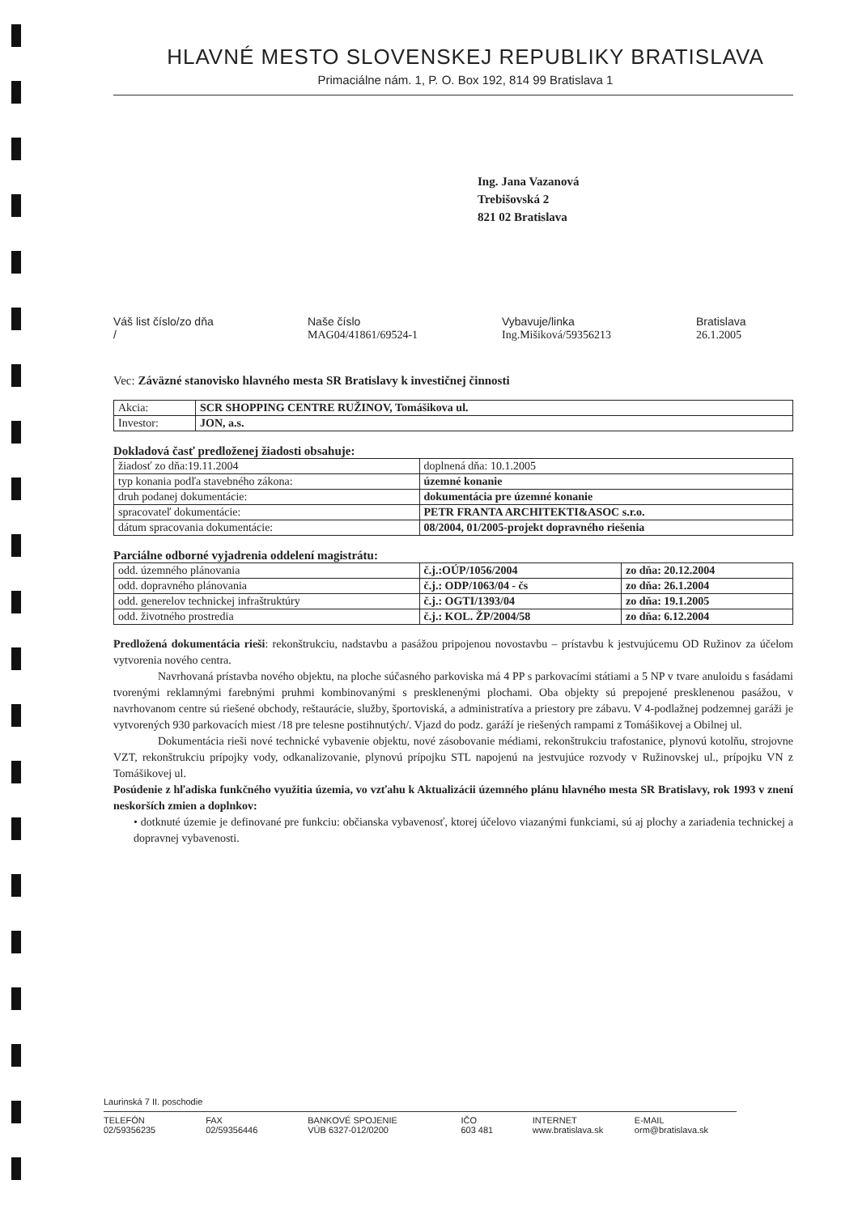HLAVNÉ MESTO SLOVENSKEJ REPUBLIKY BRATISLAVA
Primaciálne nám. 1, P. O. Box 192, 814 99 Bratislava 1
Ing. Jana Vazanová
Trebišovská 2
821 02 Bratislava
Váš list číslo/zo dňa
/
Naše číslo
MAG04/41861/69524-1
Vybavuje/linka
Ing.Mišiková/59356213
Bratislava
26.1.2005
Vec: Záväzné stanovisko hlavného mesta SR Bratislavy k investičnej činnosti
| Akcia: | SCR SHOPPING CENTRE RUŽINOV, Tomášikova ul. |
| Investor: | JON, a.s. |
Dokladová časť predloženej žiadosti obsahuje:
| žiadosť zo dňa:19.11.2004 | doplnená dňa: 10.1.2005 |
| typ konania podľa stavebného zákona: | územné konanie |
| druh podanej dokumentácie: | dokumentácia pre územné konanie |
| spracovateľ dokumentácie: | PETR FRANTA ARCHITEKTI&ASOC s.r.o. |
| dátum spracovania dokumentácie: | 08/2004, 01/2005-projekt dopravného riešenia |
Parciálne odborné vyjadrenia oddelení magistrátu:
| odd. územného plánovania | č.j.:OÚP/1056/2004 | zo dňa: 20.12.2004 |
| odd. dopravného plánovania | č.j.: ODP/1063/04 - čs | zo dňa: 26.1.2004 |
| odd. generelov technickej infraštruktúry | č.j.: OGTI/1393/04 | zo dňa: 19.1.2005 |
| odd. životného prostredia | č.j.: KOL. ŽP/2004/58 | zo dňa: 6.12.2004 |
Predložená dokumentácia rieši: rekonštrukciu, nadstavbu a pasážou pripojenou novostavbu – prístavbu k jestvujúcemu OD Ružinov za účelom vytvorenia nového centra.
Navrhovaná prístavba nového objektu, na ploche súčasného parkoviska má 4 PP s parkovacími státiami a 5 NP v tvare anuloidu s fasádami tvorenými reklamnými farebnými pruhmi kombinovanými s presklenenými plochami. Oba objekty sú prepojené presklenenou pasážou, v navrhovanom centre sú riešené obchody, reštaurácie, služby, športoviská, a administratíva a priestory pre zábavu. V 4-podlažnej podzemnej garáži je vytvorených 930 parkovacích miest /18 pre telesne postihnutých/. Vjazd do podz. garáží je riešených rampami z Tomášikovej a Obilnej ul.
Dokumentácia rieši nové technické vybavenie objektu, nové zásobovanie médiami, rekonštrukciu trafostanice, plynovú kotolňu, strojovne VZT, rekonštrukciu prípojky vody, odkanalizovanie, plynovú prípojku STL napojenú na jestvujúce rozvody v Ružinovskej ul., prípojku VN z Tomášikovej ul.
Posúdenie z hľadiska funkčného využitia územia, vo vzťahu k Aktualizácii územného plánu hlavného mesta SR Bratislavy, rok 1993 v znení neskorších zmien a doplnkov:
• dotknuté územie je definované pre funkciu: občianska vybavenosť, ktorej účelovo viazanými funkciami, sú aj plochy a zariadenia technickej a dopravnej vybavenosti.
Laurinská 7 II. poschodie
TELEFÓN
02/59356235
FAX
02/59356446
BANKOVÉ SPOJENIE
VÚB 6327-012/0200
IČO
603 481
INTERNET
www.bratislava.sk
E-MAIL
orm@bratislava.sk